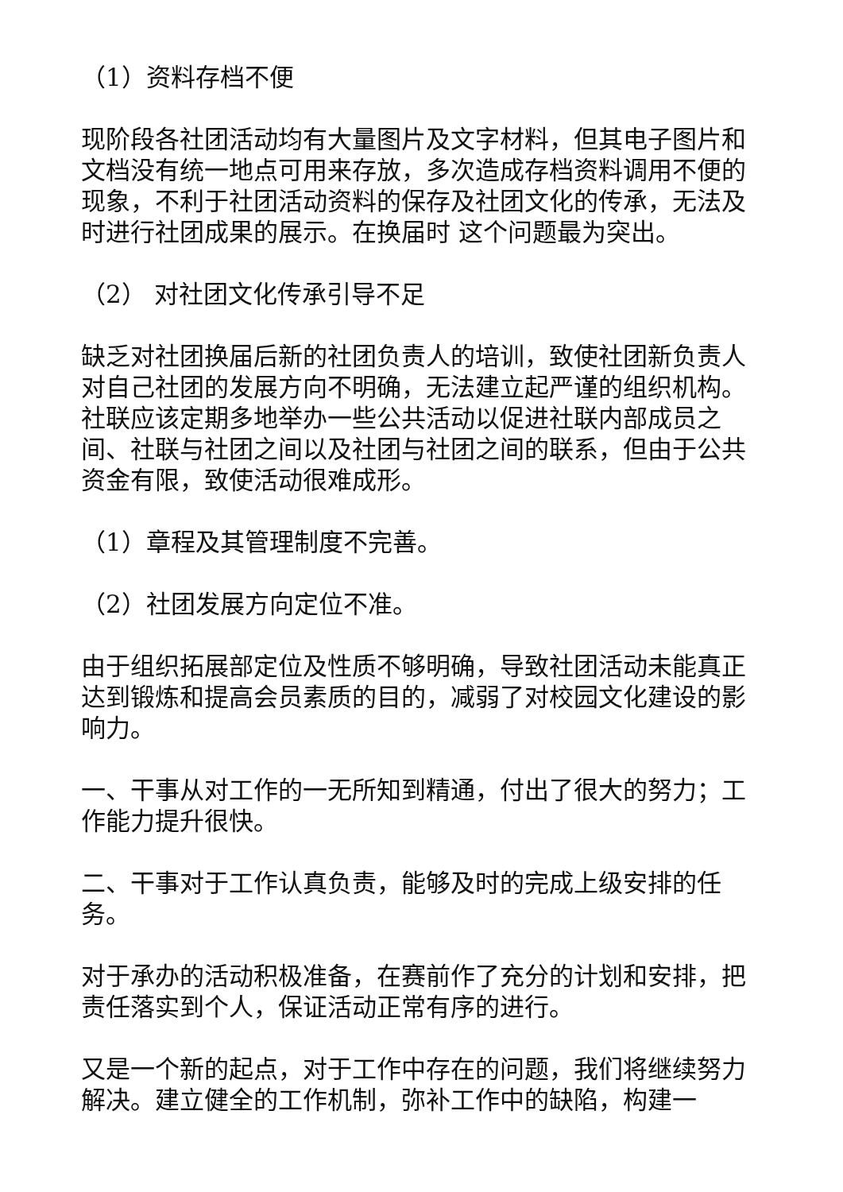（1）资料存档不便
现阶段各社团活动均有大量图片及文字材料，但其电子图片和文档没有统一地点可用来存放，多次造成存档资料调用不便的现象，不利于社团活动资料的保存及社团文化的传承，无法及时进行社团成果的展示。在换届时 这个问题最为突出。
（2） 对社团文化传承引导不足
缺乏对社团换届后新的社团负责人的培训，致使社团新负责人对自己社团的发展方向不明确，无法建立起严谨的组织机构。社联应该定期多地举办一些公共活动以促进社联内部成员之间、社联与社团之间以及社团与社团之间的联系，但由于公共资金有限，致使活动很难成形。
（1）章程及其管理制度不完善。
（2）社团发展方向定位不准。
由于组织拓展部定位及性质不够明确，导致社团活动未能真正达到锻炼和提高会员素质的目的，减弱了对校园文化建设的影响力。
一、干事从对工作的一无所知到精通，付出了很大的努力；工作能力提升很快。
二、干事对于工作认真负责，能够及时的完成上级安排的任务。
对于承办的活动积极准备，在赛前作了充分的计划和安排，把责任落实到个人，保证活动正常有序的进行。
又是一个新的起点，对于工作中存在的问题，我们将继续努力解决。建立健全的工作机制，弥补工作中的缺陷，构建一